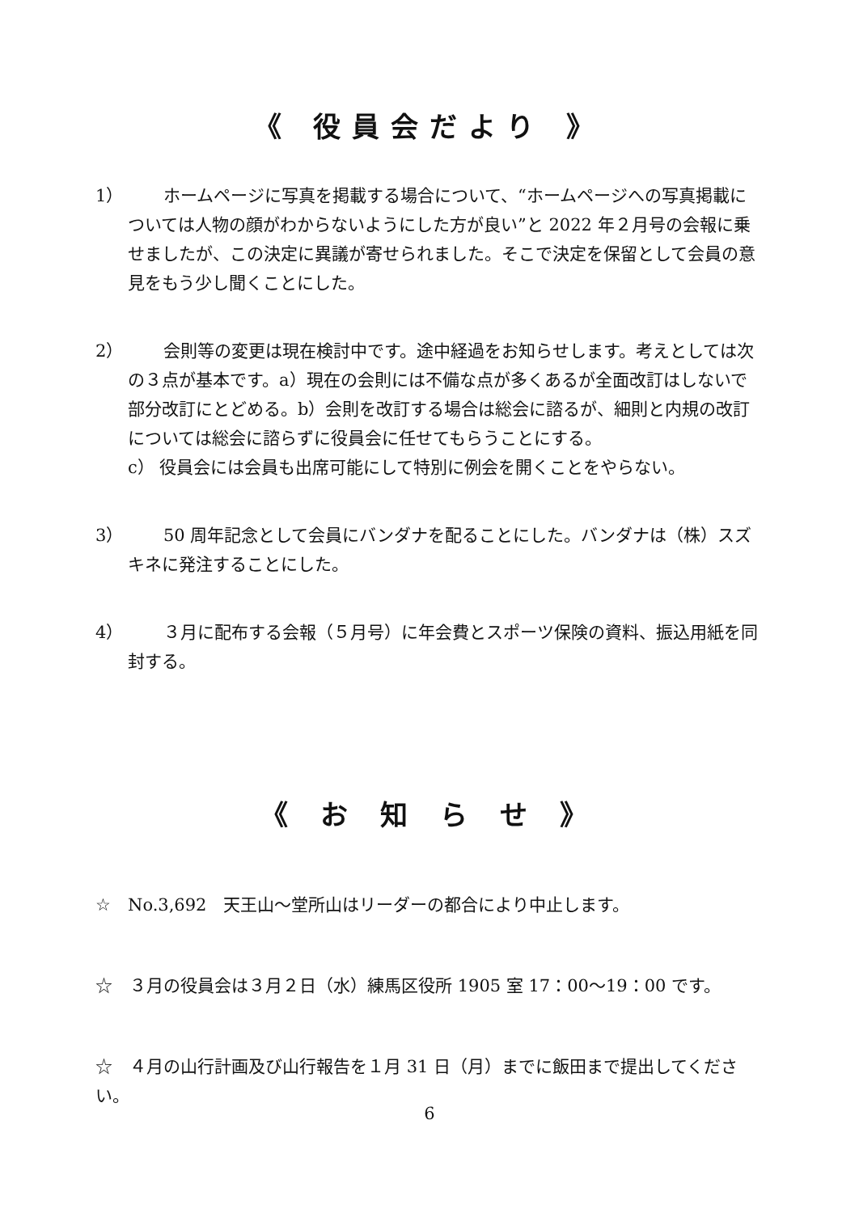《 役員会だより 》
1） ホームページに写真を掲載する場合について、“ホームページへの写真掲載については人物の顔がわからないようにした方が良い”と 2022 年２月号の会報に乗せましたが、この決定に異議が寄せられました。そこで決定を保留として会員の意見をもう少し聞くことにした。
2） 会則等の変更は現在検討中です。途中経過をお知らせします。考えとしては次の３点が基本です。a）現在の会則には不備な点が多くあるが全面改訂はしないで部分改訂にとどめる。b）会則を改訂する場合は総会に諮るが、細則と内規の改訂については総会に諮らずに役員会に任せてもらうことにする。
c） 役員会には会員も出席可能にして特別に例会を開くことをやらない。
3） 50 周年記念として会員にバンダナを配ることにした。バンダナは（株）スズキネに発注することにした。
4） ３月に配布する会報（５月号）に年会費とスポーツ保険の資料、振込用紙を同封する。
《 お 知 ら せ 》
☆　No.3,692　天王山～堂所山はリーダーの都合により中止します。
☆　３月の役員会は３月２日（水）練馬区役所 1905 室 17：00～19：00 です。
☆　４月の山行計画及び山行報告を１月 31 日（月）までに飯田まで提出してください。
6